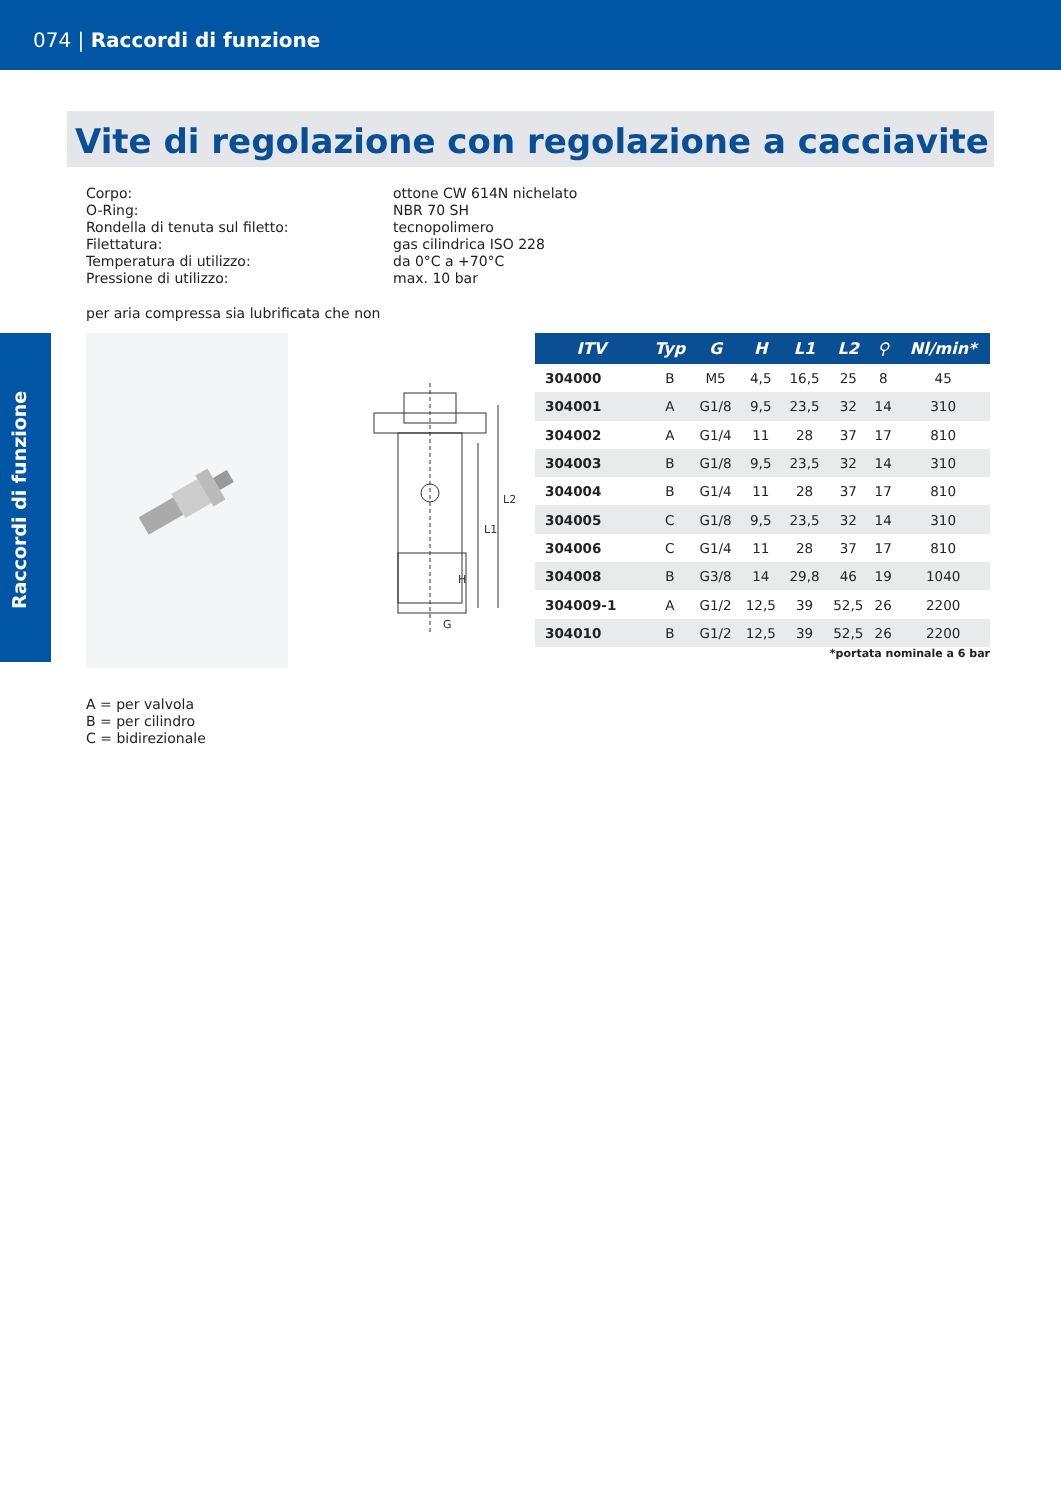074 | Raccordi di funzione
Raccordi di funzione
Vite di regolazione con regolazione a cacciavite
Corpo:
ottone CW 614N nichelato
O-Ring:
NBR 70 SH
Rondella di tenuta sul filetto:
tecnopolimero
Filettatura:
gas cilindrica ISO 228
Temperatura di utilizzo:
da 0°C a +70°C
Pressione di utilizzo:
max. 10 bar
per aria compressa sia lubrificata che non
G
L1
L2
H
| ITV | Typ | G | H | L1 | L2 | ⚲ | Nl/min* |
| --- | --- | --- | --- | --- | --- | --- | --- |
| 304000 | B | M5 | 4,5 | 16,5 | 25 | 8 | 45 |
| 304001 | A | G1/8 | 9,5 | 23,5 | 32 | 14 | 310 |
| 304002 | A | G1/4 | 11 | 28 | 37 | 17 | 810 |
| 304003 | B | G1/8 | 9,5 | 23,5 | 32 | 14 | 310 |
| 304004 | B | G1/4 | 11 | 28 | 37 | 17 | 810 |
| 304005 | C | G1/8 | 9,5 | 23,5 | 32 | 14 | 310 |
| 304006 | C | G1/4 | 11 | 28 | 37 | 17 | 810 |
| 304008 | B | G3/8 | 14 | 29,8 | 46 | 19 | 1040 |
| 304009-1 | A | G1/2 | 12,5 | 39 | 52,5 | 26 | 2200 |
| 304010 | B | G1/2 | 12,5 | 39 | 52,5 | 26 | 2200 |
*portata nominale a 6 bar
A = per valvola
B = per cilindro
C = bidirezionale